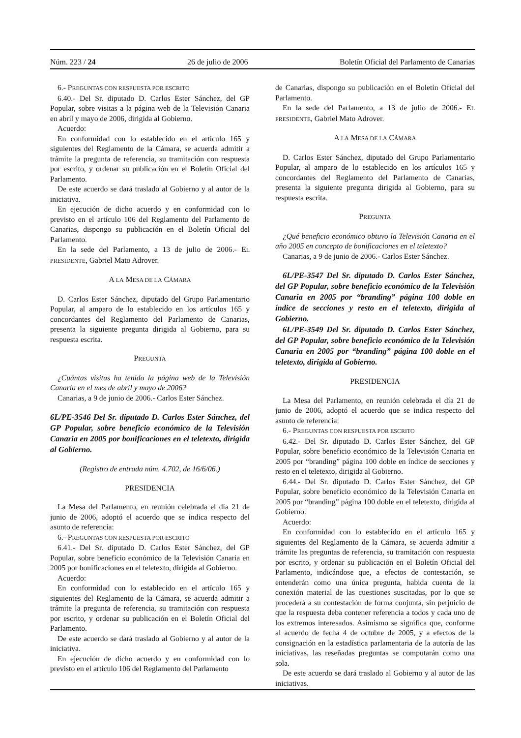Núm. 223 / 24 26 de julio de 2006 Boletín Oficial del Parlamento de Canarias
6.- PREGUNTAS CON RESPUESTA POR ESCRITO
6.40.- Del Sr. diputado D. Carlos Ester Sánchez, del GP Popular, sobre visitas a la página web de la Televisión Canaria en abril y mayo de 2006, dirigida al Gobierno.
Acuerdo:
En conformidad con lo establecido en el artículo 165 y siguientes del Reglamento de la Cámara, se acuerda admitir a trámite la pregunta de referencia, su tramitación con respuesta por escrito, y ordenar su publicación en el Boletín Oficial del Parlamento.
De este acuerdo se dará traslado al Gobierno y al autor de la iniciativa.
En ejecución de dicho acuerdo y en conformidad con lo previsto en el artículo 106 del Reglamento del Parlamento de Canarias, dispongo su publicación en el Boletín Oficial del Parlamento.
En la sede del Parlamento, a 13 de julio de 2006.- EL PRESIDENTE, Gabriel Mato Adrover.
A LA MESA DE LA CÁMARA
D. Carlos Ester Sánchez, diputado del Grupo Parlamentario Popular, al amparo de lo establecido en los artículos 165 y concordantes del Reglamento del Parlamento de Canarias, presenta la siguiente pregunta dirigida al Gobierno, para su respuesta escrita.
PREGUNTA
¿Cuántas visitas ha tenido la página web de la Televisión Canaria en el mes de abril y mayo de 2006?
Canarias, a 9 de junio de 2006.- Carlos Ester Sánchez.
6L/PE-3546 Del Sr. diputado D. Carlos Ester Sánchez, del GP Popular, sobre beneficio económico de la Televisión Canaria en 2005 por bonificaciones en el teletexto, dirigida al Gobierno.
(Registro de entrada núm. 4.702, de 16/6/06.)
PRESIDENCIA
La Mesa del Parlamento, en reunión celebrada el día 21 de junio de 2006, adoptó el acuerdo que se indica respecto del asunto de referencia:
6.- PREGUNTAS CON RESPUESTA POR ESCRITO
6.41.- Del Sr. diputado D. Carlos Ester Sánchez, del GP Popular, sobre beneficio económico de la Televisión Canaria en 2005 por bonificaciones en el teletexto, dirigida al Gobierno.
Acuerdo:
En conformidad con lo establecido en el artículo 165 y siguientes del Reglamento de la Cámara, se acuerda admitir a trámite la pregunta de referencia, su tramitación con respuesta por escrito, y ordenar su publicación en el Boletín Oficial del Parlamento.
De este acuerdo se dará traslado al Gobierno y al autor de la iniciativa.
En ejecución de dicho acuerdo y en conformidad con lo previsto en el artículo 106 del Reglamento del Parlamento
de Canarias, dispongo su publicación en el Boletín Oficial del Parlamento.
En la sede del Parlamento, a 13 de julio de 2006.- EL PRESIDENTE, Gabriel Mato Adrover.
A LA MESA DE LA CÁMARA
D. Carlos Ester Sánchez, diputado del Grupo Parlamentario Popular, al amparo de lo establecido en los artículos 165 y concordantes del Reglamento del Parlamento de Canarias, presenta la siguiente pregunta dirigida al Gobierno, para su respuesta escrita.
PREGUNTA
¿Qué beneficio económico obtuvo la Televisión Canaria en el año 2005 en concepto de bonificaciones en el teletexto?
Canarias, a 9 de junio de 2006.- Carlos Ester Sánchez.
6L/PE-3547 Del Sr. diputado D. Carlos Ester Sánchez, del GP Popular, sobre beneficio económico de la Televisión Canaria en 2005 por “branding” página 100 doble en índice de secciones y resto en el teletexto, dirigida al Gobierno.
6L/PE-3549 Del Sr. diputado D. Carlos Ester Sánchez, del GP Popular, sobre beneficio económico de la Televisión Canaria en 2005 por “branding” página 100 doble en el teletexto, dirigida al Gobierno.
PRESIDENCIA
La Mesa del Parlamento, en reunión celebrada el día 21 de junio de 2006, adoptó el acuerdo que se indica respecto del asunto de referencia:
6.- PREGUNTAS CON RESPUESTA POR ESCRITO
6.42.- Del Sr. diputado D. Carlos Ester Sánchez, del GP Popular, sobre beneficio económico de la Televisión Canaria en 2005 por “branding” página 100 doble en índice de secciones y resto en el teletexto, dirigida al Gobierno.
6.44.- Del Sr. diputado D. Carlos Ester Sánchez, del GP Popular, sobre beneficio económico de la Televisión Canaria en 2005 por “branding” página 100 doble en el teletexto, dirigida al Gobierno.
Acuerdo:
En conformidad con lo establecido en el artículo 165 y siguientes del Reglamento de la Cámara, se acuerda admitir a trámite las preguntas de referencia, su tramitación con respuesta por escrito, y ordenar su publicación en el Boletín Oficial del Parlamento, indicándose que, a efectos de contestación, se entenderán como una única pregunta, habida cuenta de la conexión material de las cuestiones suscitadas, por lo que se procederá a su contestación de forma conjunta, sin perjuicio de que la respuesta deba contener referencia a todos y cada uno de los extremos interesados. Asimismo se significa que, conforme al acuerdo de fecha 4 de octubre de 2005, y a efectos de la consignación en la estadística parlamentaria de la autoría de las iniciativas, las reseñadas preguntas se computarán como una sola.
De este acuerdo se dará traslado al Gobierno y al autor de las iniciativas.